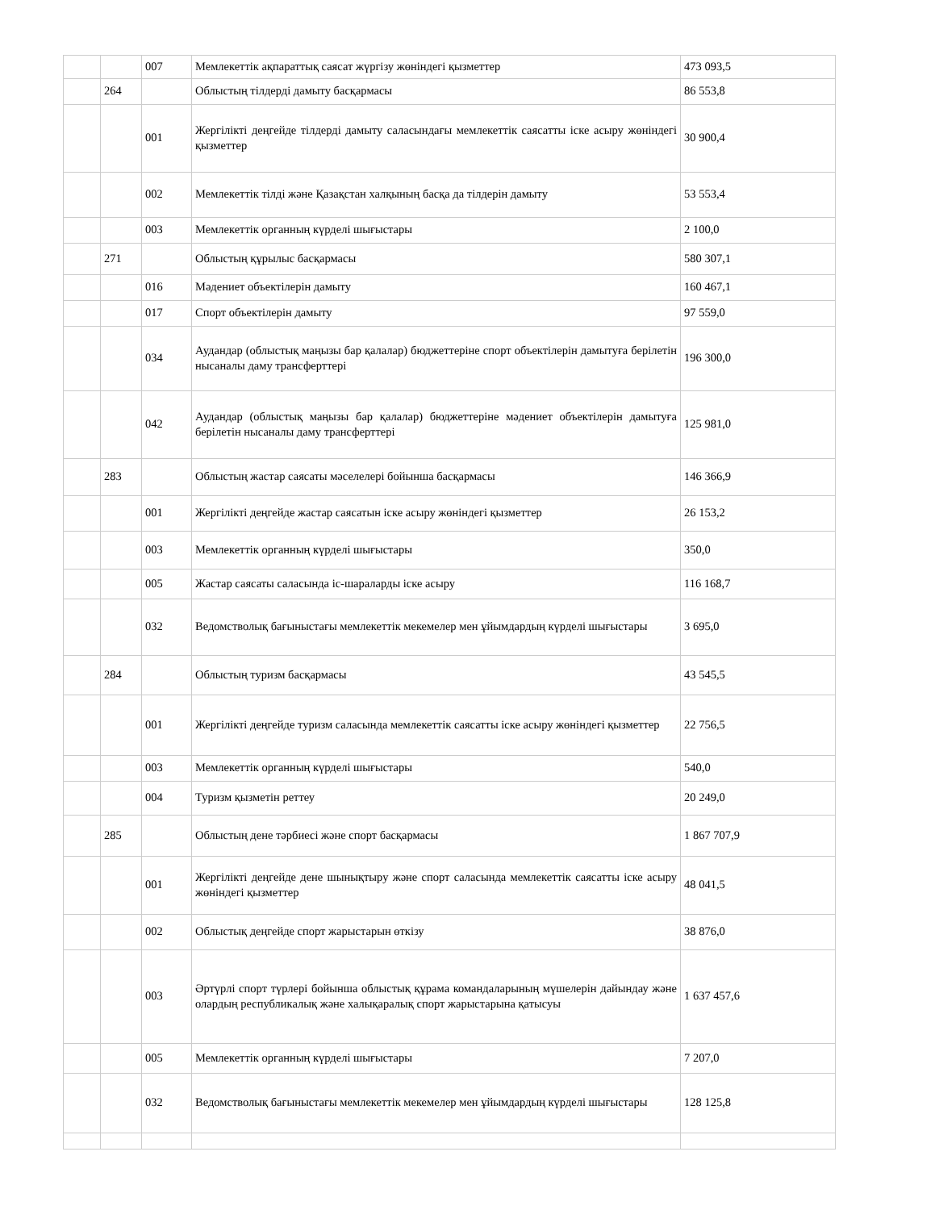| | | 007 | Мемлекеттік ақпараттық саясат жүргізу жөніндегі қызметтер | 473 093,5 |
| | 264 | | Облыстың тілдерді дамыту басқармасы | 86 553,8 |
| | | 001 | Жергілікті деңгейде тілдерді дамыту саласындағы мемлекеттік саясатты іске асыру жөніндегі қызметтер | 30 900,4 |
| | | 002 | Мемлекеттік тілді және Қазақстан халқының басқа да тілдерін дамыту | 53 553,4 |
| | | 003 | Мемлекеттік органның күрделі шығыстары | 2 100,0 |
| | 271 | | Облыстың құрылыс басқармасы | 580 307,1 |
| | | 016 | Мәдениет объектілерін дамыту | 160 467,1 |
| | | 017 | Спорт объектілерін дамыту | 97 559,0 |
| | | 034 | Аудандар (облыстық маңызы бар қалалар) бюджеттеріне спорт объектілерін дамытуға берілетін нысаналы даму трансферттері | 196 300,0 |
| | | 042 | Аудандар (облыстық маңызы бар қалалар) бюджеттеріне мәдениет объектілерін дамытуға берілетін нысаналы даму трансферттері | 125 981,0 |
| | 283 | | Облыстың жастар саясаты мәселелері бойынша басқармасы | 146 366,9 |
| | | 001 | Жергілікті деңгейде жастар саясатын іске асыру жөніндегі қызметтер | 26 153,2 |
| | | 003 | Мемлекеттік органның күрделі шығыстары | 350,0 |
| | | 005 | Жастар саясаты саласында іс-шараларды іске асыру | 116 168,7 |
| | | 032 | Ведомстволық бағыныстағы мемлекеттік мекемелер мен ұйымдардың күрделі шығыстары | 3 695,0 |
| | 284 | | Облыстың туризм басқармасы | 43 545,5 |
| | | 001 | Жергілікті деңгейде туризм саласында мемлекеттік саясатты іске асыру жөніндегі қызметтер | 22 756,5 |
| | | 003 | Мемлекеттік органның күрделі шығыстары | 540,0 |
| | | 004 | Туризм қызметін реттеу | 20 249,0 |
| | 285 | | Облыстың дене тәрбиесі және спорт басқармасы | 1 867 707,9 |
| | | 001 | Жергілікті деңгейде дене шынықтыру және спорт саласында мемлекеттік саясатты іске асыру жөніндегі қызметтер | 48 041,5 |
| | | 002 | Облыстық деңгейде спорт жарыстарын өткізу | 38 876,0 |
| | | 003 | Әртүрлі спорт түрлері бойынша облыстық құрама командаларының мүшелерін дайындау және олардың республикалық және халықаралық спорт жарыстарына қатысуы | 1 637 457,6 |
| | | 005 | Мемлекеттік органның күрделі шығыстары | 7 207,0 |
| | | 032 | Ведомстволық бағыныстағы мемлекеттік мекемелер мен ұйымдардың күрделі шығыстары | 128 125,8 |